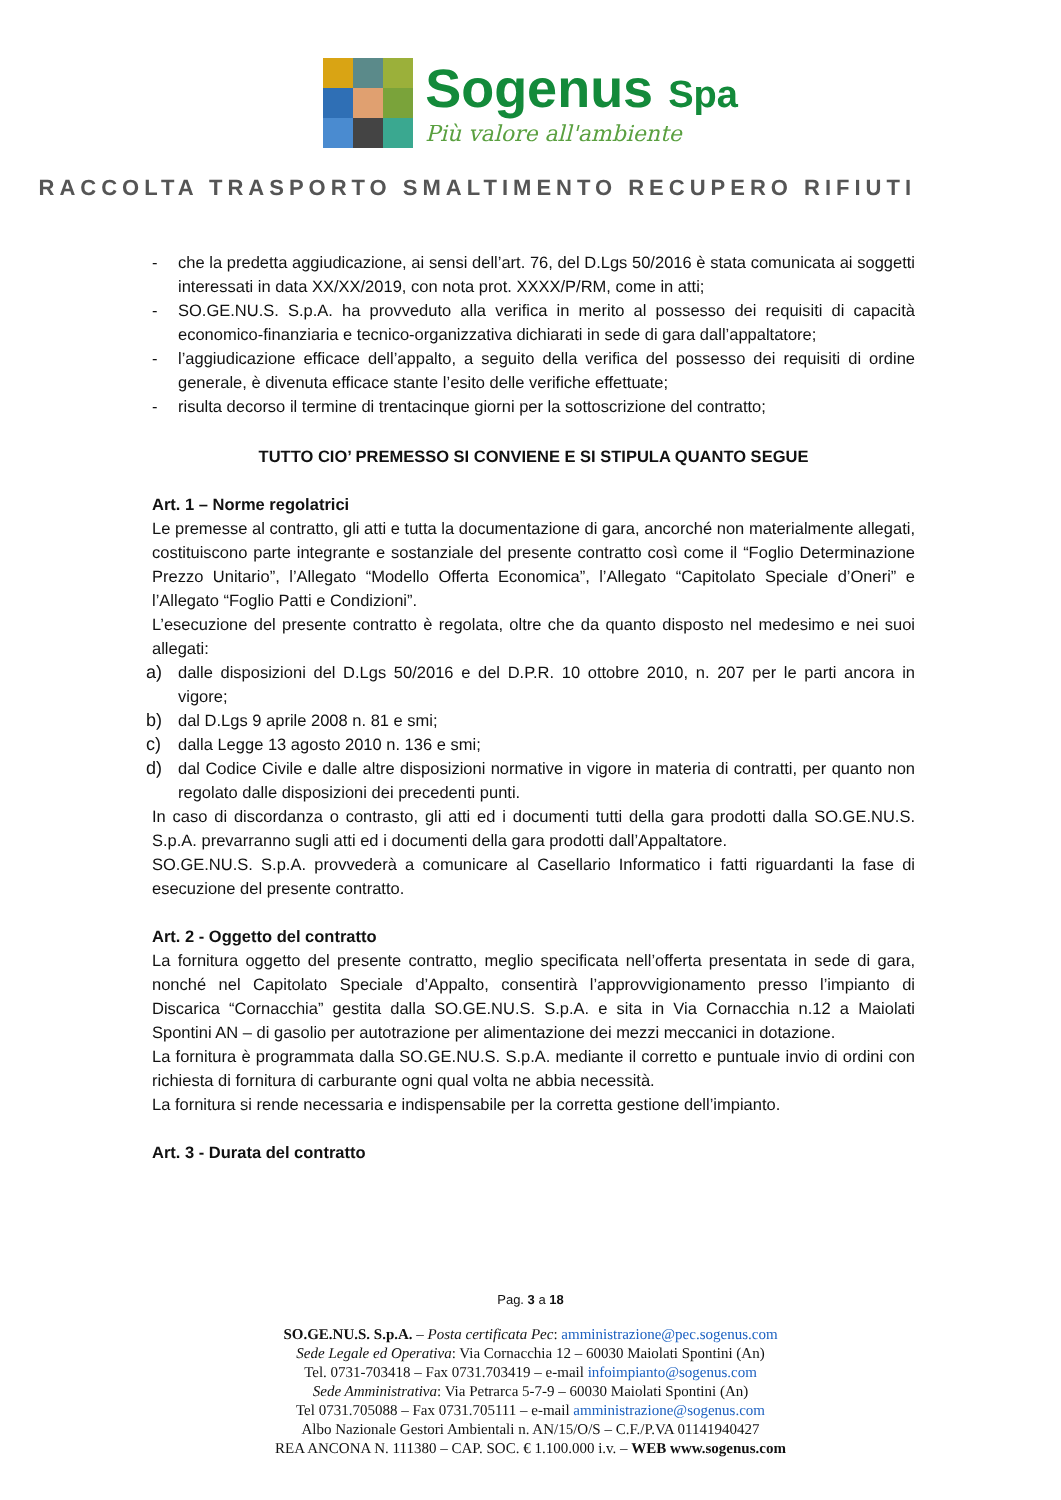Sogenus Spa
Più valore all'ambiente
RACCOLTA TRASPORTO SMALTIMENTO RECUPERO RIFIUTI
- che la predetta aggiudicazione, ai sensi dell’art. 76, del D.Lgs 50/2016 è stata comunicata ai soggetti interessati in data XX/XX/2019, con nota prot. XXXX/P/RM, come in atti;
- SO.GE.NU.S. S.p.A. ha provveduto alla verifica in merito al possesso dei requisiti di capacità economico-finanziaria e tecnico-organizzativa dichiarati in sede di gara dall’appaltatore;
- l’aggiudicazione efficace dell’appalto, a seguito della verifica del possesso dei requisiti di ordine generale, è divenuta efficace stante l’esito delle verifiche effettuate;
- risulta decorso il termine di trentacinque giorni per la sottoscrizione del contratto;
TUTTO CIO’ PREMESSO SI CONVIENE E SI STIPULA QUANTO SEGUE
Art. 1 – Norme regolatrici
Le premesse al contratto, gli atti e tutta la documentazione di gara, ancorché non materialmente allegati, costituiscono parte integrante e sostanziale del presente contratto così come il “Foglio Determinazione Prezzo Unitario”, l’Allegato “Modello Offerta Economica”, l’Allegato “Capitolato Speciale d’Oneri” e l’Allegato “Foglio Patti e Condizioni”.
L’esecuzione del presente contratto è regolata, oltre che da quanto disposto nel medesimo e nei suoi allegati:
a) dalle disposizioni del D.Lgs 50/2016 e del D.P.R. 10 ottobre 2010, n. 207 per le parti ancora in vigore;
b) dal D.Lgs 9 aprile 2008 n. 81 e smi;
c) dalla Legge 13 agosto 2010 n. 136 e smi;
d) dal Codice Civile e dalle altre disposizioni normative in vigore in materia di contratti, per quanto non regolato dalle disposizioni dei precedenti punti.
In caso di discordanza o contrasto, gli atti ed i documenti tutti della gara prodotti dalla SO.GE.NU.S. S.p.A. prevarranno sugli atti ed i documenti della gara prodotti dall’Appaltatore.
SO.GE.NU.S. S.p.A. provvederà a comunicare al Casellario Informatico i fatti riguardanti la fase di esecuzione del presente contratto.
Art. 2 - Oggetto del contratto
La fornitura oggetto del presente contratto, meglio specificata nell’offerta presentata in sede di gara, nonché nel Capitolato Speciale d’Appalto, consentirà l’approvvigionamento presso l’impianto di Discarica “Cornacchia” gestita dalla SO.GE.NU.S. S.p.A. e sita in Via Cornacchia n.12 a Maiolati Spontini AN – di gasolio per autotrazione per alimentazione dei mezzi meccanici in dotazione.
La fornitura è programmata dalla SO.GE.NU.S. S.p.A. mediante il corretto e puntuale invio di ordini con richiesta di fornitura di carburante ogni qual volta ne abbia necessità.
La fornitura si rende necessaria e indispensabile per la corretta gestione dell’impianto.
Art. 3 - Durata del contratto
Pag. 3 a 18
SO.GE.NU.S. S.p.A. – Posta certificata Pec: amministrazione@pec.sogenus.com
Sede Legale ed Operativa: Via Cornacchia 12 – 60030 Maiolati Spontini (An)
Tel. 0731-703418 – Fax 0731.703419 – e-mail infoimpianto@sogenus.com
Sede Amministrativa: Via Petrarca 5-7-9 – 60030 Maiolati Spontini (An)
Tel 0731.705088 – Fax 0731.705111 – e-mail amministrazione@sogenus.com
Albo Nazionale Gestori Ambientali n. AN/15/O/S – C.F./P.VA 01141940427
REA ANCONA N. 111380 – CAP. SOC. € 1.100.000 i.v. – WEB www.sogenus.com